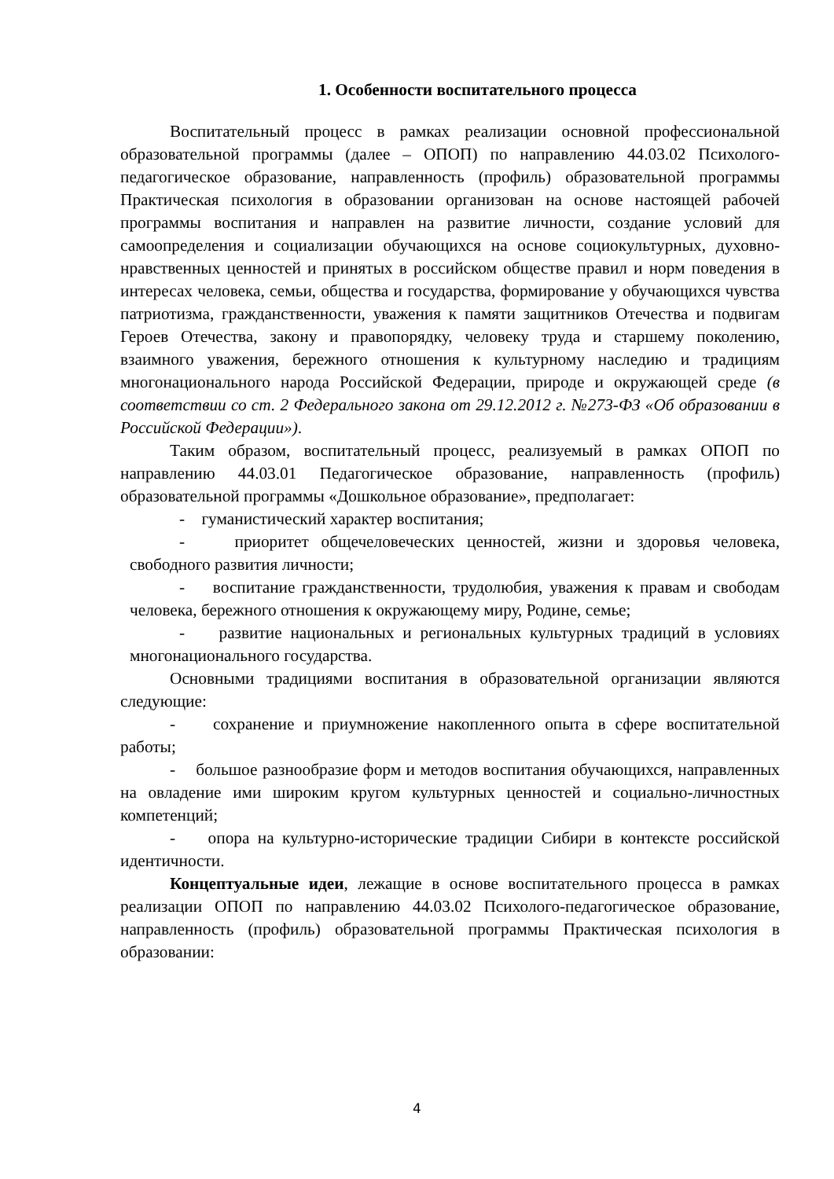1. Особенности воспитательного процесса
Воспитательный процесс в рамках реализации основной профессиональной образовательной программы (далее – ОПОП) по направлению 44.03.02 Психолого-педагогическое образование, направленность (профиль) образовательной программы Практическая психология в образовании организован на основе настоящей рабочей программы воспитания и направлен на развитие личности, создание условий для самоопределения и социализации обучающихся на основе социокультурных, духовно-нравственных ценностей и принятых в российском обществе правил и норм поведения в интересах человека, семьи, общества и государства, формирование у обучающихся чувства патриотизма, гражданственности, уважения к памяти защитников Отечества и подвигам Героев Отечества, закону и правопорядку, человеку труда и старшему поколению, взаимного уважения, бережного отношения к культурному наследию и традициям многонационального народа Российской Федерации, природе и окружающей среде (в соответствии со ст. 2 Федерального закона от 29.12.2012 г. №273-ФЗ «Об образовании в Российской Федерации»).
Таким образом, воспитательный процесс, реализуемый в рамках ОПОП по направлению 44.03.01 Педагогическое образование, направленность (профиль) образовательной программы «Дошкольное образование», предполагает:
- гуманистический характер воспитания;
- приоритет общечеловеческих ценностей, жизни и здоровья человека, свободного развития личности;
- воспитание гражданственности, трудолюбия, уважения к правам и свободам человека, бережного отношения к окружающему миру, Родине, семье;
- развитие национальных и региональных культурных традиций в условиях многонационального государства.
Основными традициями воспитания в образовательной организации являются следующие:
- сохранение и приумножение накопленного опыта в сфере воспитательной работы;
- большое разнообразие форм и методов воспитания обучающихся, направленных на овладение ими широким кругом культурных ценностей и социально-личностных компетенций;
- опора на культурно-исторические традиции Сибири в контексте российской идентичности.
Концептуальные идеи, лежащие в основе воспитательного процесса в рамках реализации ОПОП по направлению 44.03.02 Психолого-педагогическое образование, направленность (профиль) образовательной программы Практическая психология в образовании:
4